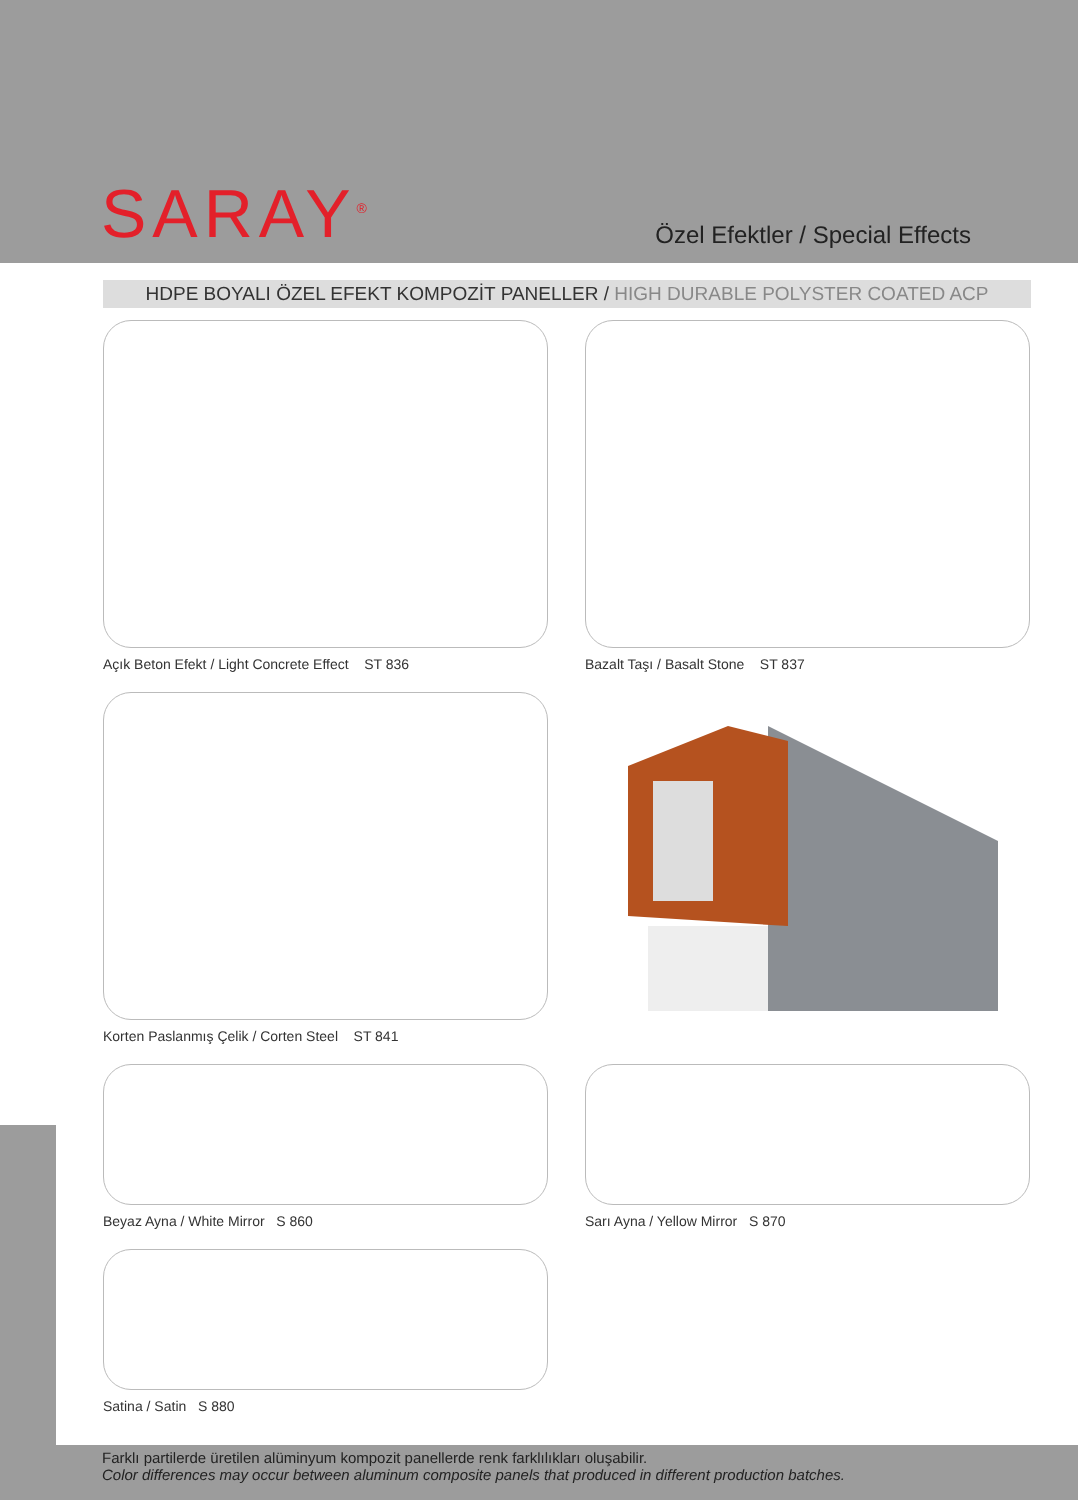SARAY<sup>®</sup>
Özel Efektler / Special Effects
HDPE BOYALI ÖZEL EFEKT KOMPOZİT PANELLER / HIGH DURABLE POLYSTER COATED ACP
Açık Beton Efekt / Light Concrete Effect ST 836
Bazalt Taşı / Basalt Stone ST 837
Korten Paslanmış Çelik / Corten Steel ST 841
Beyaz Ayna / White Mirror S 860
Sarı Ayna / Yellow Mirror S 870
Satina / Satin S 880
Farklı partilerde üretilen alüminyum kompozit panellerde renk farklılıkları oluşabilir.
Color differences may occur between aluminum composite panels that produced in different production batches.